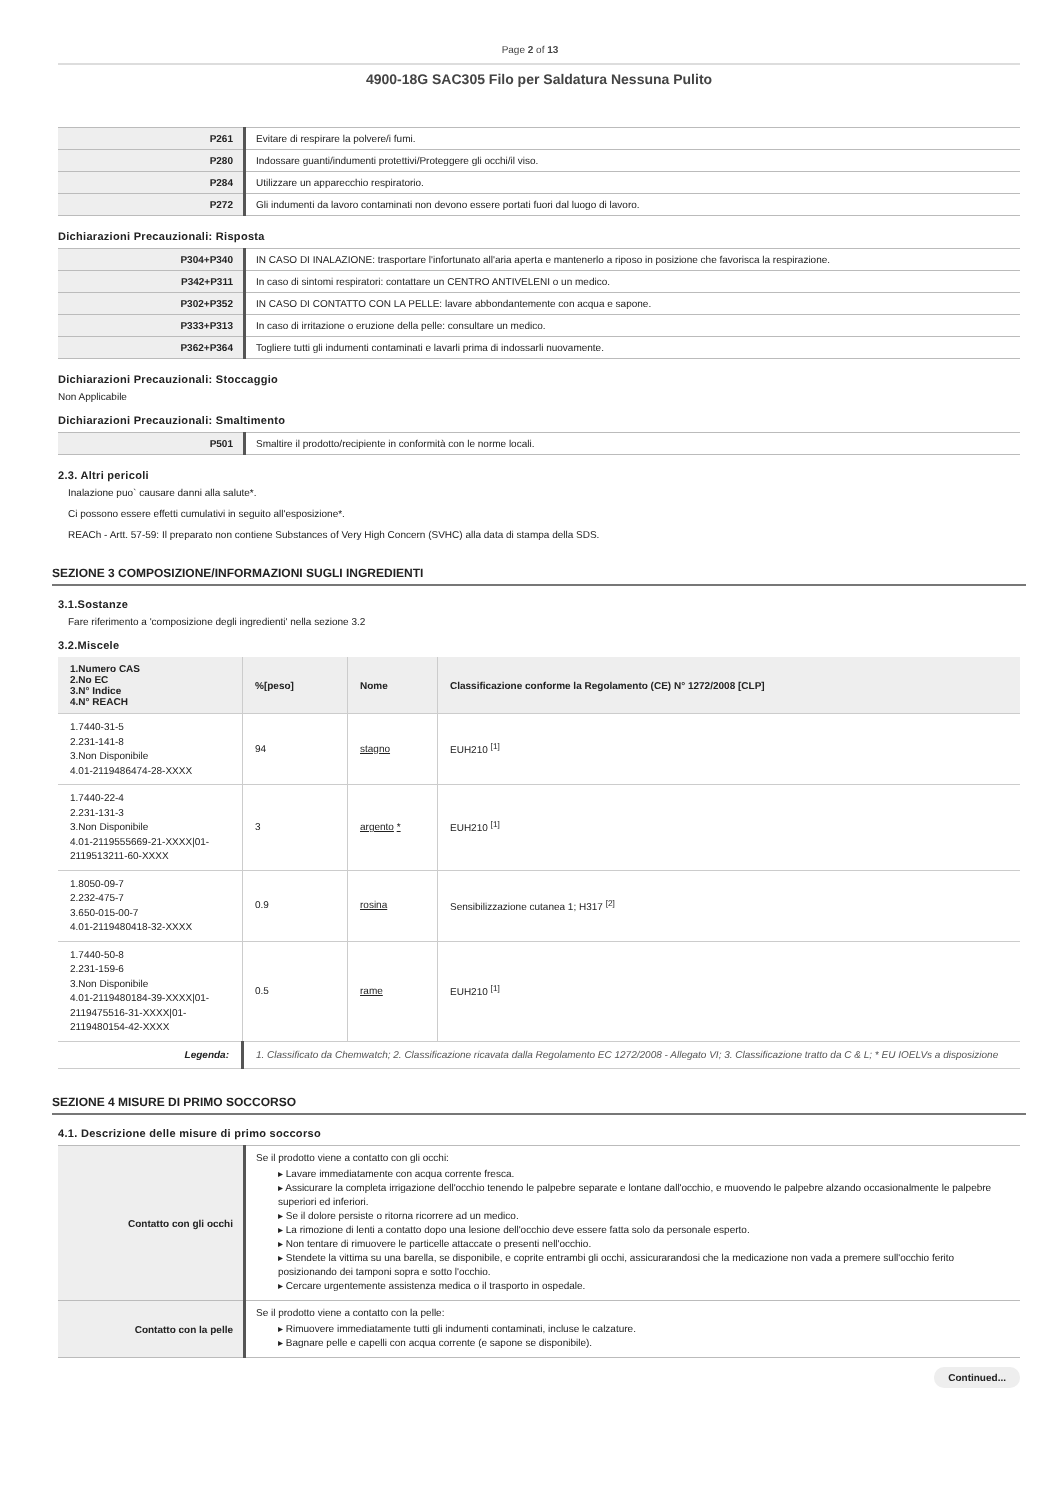Page 2 of 13
4900-18G SAC305 Filo per Saldatura Nessuna Pulito
| P261 | Evitare di respirare la polvere/i fumi. |
| P280 | Indossare guanti/indumenti protettivi/Proteggere gli occhi/il viso. |
| P284 | Utilizzare un apparecchio respiratorio. |
| P272 | Gli indumenti da lavoro contaminati non devono essere portati fuori dal luogo di lavoro. |
Dichiarazioni Precauzionali: Risposta
| P304+P340 | IN CASO DI INALAZIONE: trasportare l'infortunato all'aria aperta e mantenerlo a riposo in posizione che favorisca la respirazione. |
| P342+P311 | In caso di sintomi respiratori: contattare un CENTRO ANTIVELENI o un medico. |
| P302+P352 | IN CASO DI CONTATTO CON LA PELLE: lavare abbondantemente con acqua e sapone. |
| P333+P313 | In caso di irritazione o eruzione della pelle: consultare un medico. |
| P362+P364 | Togliere tutti gli indumenti contaminati e lavarli prima di indossarli nuovamente. |
Dichiarazioni Precauzionali: Stoccaggio
Non Applicabile
Dichiarazioni Precauzionali: Smaltimento
| P501 | Smaltire il prodotto/recipiente in conformità con le norme locali. |
2.3. Altri pericoli
Inalazione puo` causare danni alla salute*.
Ci possono essere effetti cumulativi in seguito all'esposizione*.
REACh - Artt. 57-59: Il preparato non contiene Substances of Very High Concern (SVHC) alla data di stampa della SDS.
SEZIONE 3 COMPOSIZIONE/INFORMAZIONI SUGLI INGREDIENTI
3.1.Sostanze
Fare riferimento a 'composizione degli ingredienti' nella sezione 3.2
3.2.Miscele
| 1.Numero CAS 2.No EC 3.N° Indice 4.N° REACH | %[peso] | Nome | Classificazione conforme la Regolamento (CE) N° 1272/2008 [CLP] |
| --- | --- | --- | --- |
| 1.7440-31-5 2.231-141-8 3.Non Disponibile 4.01-2119486474-28-XXXX | 94 | stagno | EUH210 <sup>[1]</sup> |
| 1.7440-22-4 2.231-131-3 3.Non Disponibile 4.01-2119555669-21-XXXX/01-2119513211-60-XXXX | 3 | argento * | EUH210 <sup>[1]</sup> |
| 1.8050-09-7 2.232-475-7 3.650-015-00-7 4.01-2119480418-32-XXXX | 0.9 | rosina | Sensibilizzazione cutanea 1; H317 <sup>[2]</sup> |
| 1.7440-50-8 2.231-159-6 3.Non Disponibile 4.01-2119480184-39-XXXX/01-2119475516-31-XXXX/01-2119480154-42-XXXX | 0.5 | rame | EUH210 <sup>[1]</sup> |
| Legenda: | 1. Classificato da Chemwatch; 2. Classificazione ricavata dalla Regolamento EC 1272/2008 - Allegato VI; 3. Classificazione tratto da C & L; * EU IOELVs a disposizione | | |
SEZIONE 4 MISURE DI PRIMO SOCCORSO
4.1. Descrizione delle misure di primo soccorso
| Contatto con gli occhi | Se il prodotto viene a contatto con gli occhi: ▸ Lavare immediatamente con acqua corrente fresca. ▸ Assicurare la completa irrigazione dell'occhio tenendo le palpebre separate e lontane dall'occhio, e muovendo le palpebre alzando occasionalmente le palpebre superiori ed inferiori. ▸ Se il dolore persiste o ritorna ricorrere ad un medico. ▸ La rimozione di lenti a contatto dopo una lesione dell'occhio deve essere fatta solo da personale esperto. ▸ Non tentare di rimuovere le particelle attaccate o presenti nell'occhio. ▸ Stendete la vittima su una barella, se disponibile, e coprite entrambi gli occhi, assicurarandosi che la medicazione non vada a premere sull'occhio ferito posizionando dei tamponi sopra e sotto l'occhio. ▸ Cercare urgentemente assistenza medica o il trasporto in ospedale. |
| Contatto con la pelle | Se il prodotto viene a contatto con la pelle: ▸ Rimuovere immediatamente tutti gli indumenti contaminati, incluse le calzature. ▸ Bagnare pelle e capelli con acqua corrente (e sapone se disponibile). |
Continued...